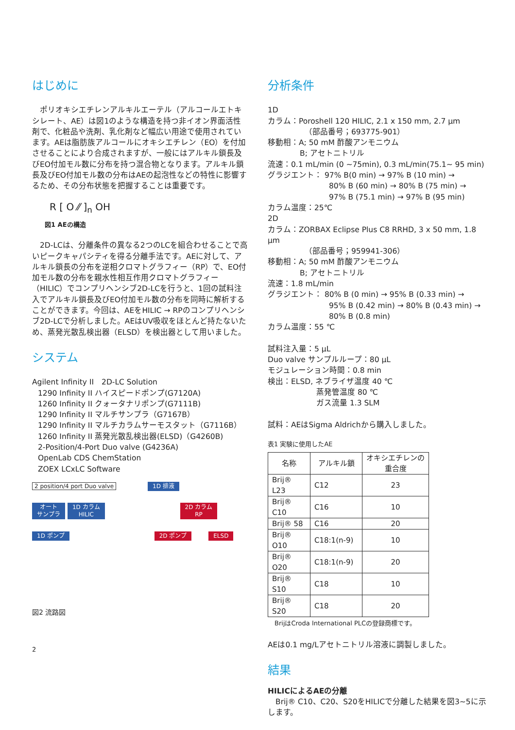はじめに
　ポリオキシエチレンアルキルエーテル（アルコールエトキシレート、AE）は図1のような構造を持つ非イオン界面活性剤で、化粧品や洗剤、乳化剤など幅広い用途で使用されています。AEは脂肪族アルコールにオキシエチレン（EO）を付加させることにより合成されますが、一般にはアルキル鎖長及びEO付加モル数に分布を持つ混合物となります。アルキル鎖長及びEO付加モル数の分布はAEの起泡性などの特性に影響するため、その分布状態を把握することは重要です。
R [ O ⁄⁄ ]<sub>n</sub> OH
図1 AEの構造
　2D-LCは、分離条件の異なる2つのLCを組合わせることで高いピークキャパシティを得る分離手法です。AEに対して、アルキル鎖長の分布を逆相クロマトグラフィー（RP）で、EO付加モル数の分布を親水性相互作用クロマトグラフィー（HILIC）でコンプリヘンシブ2D-LCを行うと、1回の試料注入でアルキル鎖長及びEO付加モル数の分布を同時に解析することができます。今回は、AEをHILIC → RPのコンプリヘンシブ2D-LCで分析しました。AEはUV吸収をほとんど持たないため、蒸発光散乱検出器（ELSD）を検出器として用いました。
システム
Agilent Infinity II　2D-LC Solution
1290 Infinity II ハイスピードポンプ(G7120A)
1260 Infinity II クォータナリポンプ(G7111B)
1290 Infinity II マルチサンプラ（G7167B）
1290 Infinity II マルチカラムサーモスタット（G7116B）
1260 Infinity II 蒸発光散乱検出器(ELSD)（G4260B)
2-Position/4-Port Duo valve (G4236A)
OpenLab CDS ChemStation
ZOEX LCxLC Software
2 position/4 port Duo valve 1D 排液
オート
サンプラ 1D カラム
HILIC 2D カラム
RP
1D ポンプ 2D ポンプ ELSD
図2 流路図
2
分析条件
1D
カラム：Poroshell 120 HILIC, 2.1 x 150 mm, 2.7 µm
（部品番号；693775-901）
移動相：A; 50 mM 酢酸アンモニウム
B; アセトニトリル
流速：0.1 mL/min (0 ~75min), 0.3 mL/min(75.1~ 95 min)
グラジエント： 97% B(0 min) → 97% B (10 min) →
80% B (60 min) → 80% B (75 min) →
97% B (75.1 min) → 97% B (95 min)
カラム温度：25℃
2D
カラム：ZORBAX Eclipse Plus C8 RRHD, 3 x 50 mm, 1.8 µm
（部品番号；959941-306）
移動相：A; 50 mM 酢酸アンモニウム
B; アセトニトリル
流速：1.8 mL/min
グラジエント： 80% B (0 min) → 95% B (0.33 min) →
95% B (0.42 min) → 80% B (0.43 min) →
80% B (0.8 min)
カラム温度：55 ℃
試料注入量：5 µL
Duo valve サンプルループ：80 µL
モジュレーション時間：0.8 min
検出：ELSD, ネブライザ温度 40 ℃
蒸発管温度 80 ℃
ガス流量 1.3 SLM
試料：AEはSigma Aldrichから購入しました。
表1 実験に使用したAE
| 名称 | アルキル鎖 | オキシエチレンの重合度 |
| --- | --- | --- |
| Brij® L23 | C12 | 23 |
| Brij® C10 | C16 | 10 |
| Brij® 58 | C16 | 20 |
| Brij® O10 | C18:1(n-9) | 10 |
| Brij® O20 | C18:1(n-9) | 20 |
| Brij® S10 | C18 | 10 |
| Brij® S20 | C18 | 20 |
BrijはCroda International PLCの登録商標です。
AEは0.1 mg/Lアセトニトリル溶液に調製しました。
結果
HILICによるAEの分離
　Brij® C10、C20、S20をHILICで分離した結果を図3~5に示します。